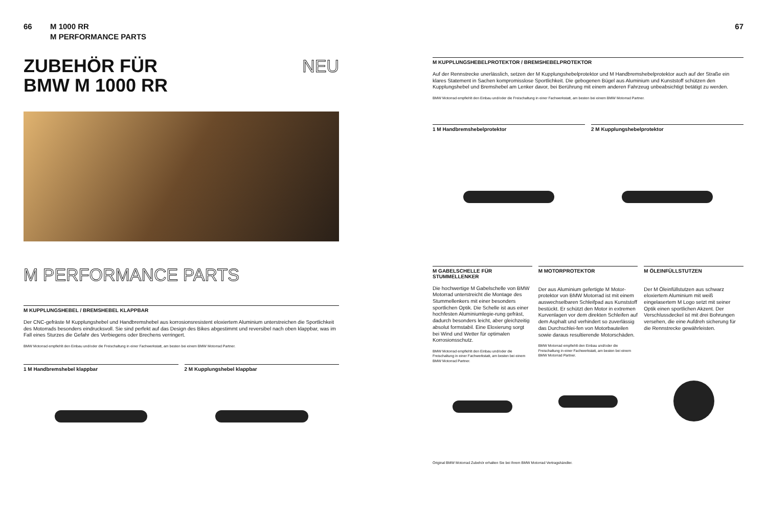66 M 1000 RR
M PERFORMANCE PARTS
NEU
ZUBEHÖR FÜR
BMW M 1000 RR
M PERFORMANCE PARTS
M KUPPLUNGSHEBEL / BREMSHEBEL KLAPPBAR
Der CNC-gefräste M Kupplungshebel und Handbremshebel aus korrosionsresistent eloxiertem Aluminium unterstreichen die Sportlichkeit des Motorrads besonders eindrucksvoll. Sie sind perfekt auf das Design des Bikes abgestimmt und reversibel nach oben klappbar, was im Fall eines Sturzes die Gefahr des Verbiegens oder Brechens verringert.
BMW Motorrad empfiehlt den Einbau und/oder die Freischaltung in einer Fachwerkstatt, am besten bei einem BMW Motorrad Partner.
1 M Handbremshebel klappbar 2 M Kupplungshebel klappbar
67
M KUPPLUNGSHEBELPROTEKTOR / BREMSHEBELPROTEKTOR
Auf der Rennstrecke unerlässlich, setzen der M Kupplungshebelprotektor und M Handbremshebelprotektor auch auf der Straße ein klares Statement in Sachen kompromisslose Sportlichkeit. Die gebogenen Bügel aus Aluminium und Kunststoff schützen den Kupplungshebel und Bremshebel am Lenker davor, bei Berührung mit einem anderen Fahrzeug unbeabsichtigt betätigt zu werden.
BMW Motorrad empfiehlt den Einbau und/oder die Freischaltung in einer Fachwerkstatt, am besten bei einem BMW Motorrad Partner.
1 M Handbremshebelprotektor 2 M Kupplungshebelprotektor
M GABELSCHELLE FÜR
STUMMELLENKER
Die hochwertige M Gabelschelle von BMW Motorrad unterstreicht die Montage des Stummellenkers mit einer besonders sportlichen Optik. Die Schelle ist aus einer hochfesten Aluminiumlegie-rung gefräst, dadurch besonders leicht, aber gleichzeitig absolut formstabil. Eine Eloxierung sorgt bei Wind und Wetter für optimalen Korrosionsschutz.
BMW Motorrad empfiehlt den Einbau und/oder die Freischaltung in einer Fachwerkstatt, am besten bei einem BMW Motorrad Partner.
M MOTORPROTEKTOR
Der aus Aluminium gefertigte M Motor-protektor von BMW Motorrad ist mit einem auswechselbaren Schleifpad aus Kunststoff bestückt. Er schützt den Motor in extremen Kurvenlagen vor dem direkten Schleifen auf dem Asphalt und verhindert so zuverlässig das Durchschlei-fen von Motorbauteilen sowie daraus resultierende Motorschäden.
BMW Motorrad empfiehlt den Einbau und/oder die Freischaltung in einer Fachwerkstatt, am besten bei einem BMW Motorrad Partner.
M ÖLEINFÜLLSTUTZEN
Der M Öleinfüllstutzen aus schwarz eloxiertem Aluminium mit weiß eingelasertem M Logo setzt mit seiner Optik einen sportlichen Akzent. Der Verschlussdeckel ist mit drei Bohrungen versehen, die eine Aufdreh sicherung für die Rennstrecke gewährleisten.
Original BMW Motorrad Zubehör erhalten Sie bei Ihrem BMW Motorrad Vertragshändler.